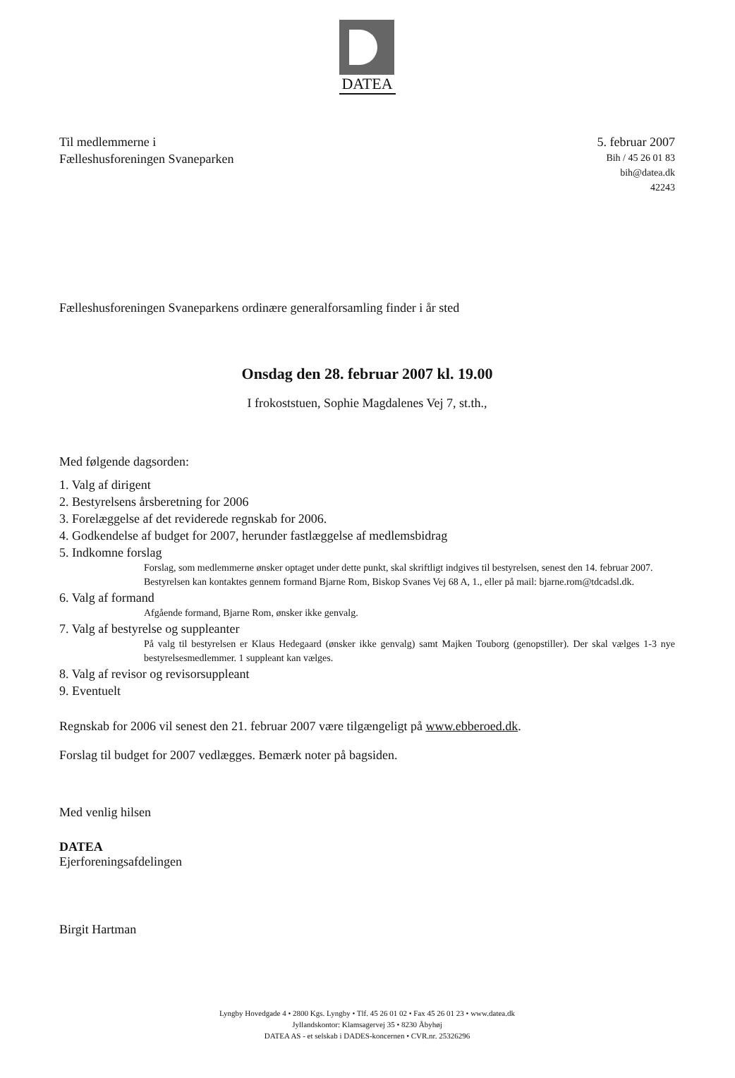DATEA
Til medlemmerne i
Fælleshusforeningen Svaneparken
5. februar 2007
Bih / 45 26 01 83
bih@datea.dk
42243
Fælleshusforeningen Svaneparkens ordinære generalforsamling finder i år sted
Onsdag den 28. februar 2007 kl. 19.00
I frokoststuen, Sophie Magdalenes Vej 7, st.th.,
Med følgende dagsorden:
1. Valg af dirigent
2. Bestyrelsens årsberetning for 2006
3. Forelæggelse af det reviderede regnskab for 2006.
4. Godkendelse af budget for 2007, herunder fastlæggelse af medlemsbidrag
5. Indkomne forslag
Forslag, som medlemmerne ønsker optaget under dette punkt, skal skriftligt indgives til bestyrelsen, senest den 14. februar 2007.
Bestyrelsen kan kontaktes gennem formand Bjarne Rom, Biskop Svanes Vej 68 A, 1., eller på mail: bjarne.rom@tdcadsl.dk.
6. Valg af formand
Afgående formand, Bjarne Rom, ønsker ikke genvalg.
7. Valg af bestyrelse og suppleanter
På valg til bestyrelsen er Klaus Hedegaard (ønsker ikke genvalg) samt Majken Touborg (genopstiller). Der skal vælges 1-3 nye bestyrelsesmedlemmer. 1 suppleant kan vælges.
8. Valg af revisor og revisorsuppleant
9. Eventuelt
Regnskab for 2006 vil senest den 21. februar 2007 være tilgængeligt på www.ebberoed.dk.
Forslag til budget for 2007 vedlægges. Bemærk noter på bagsiden.
Med venlig hilsen
DATEA
Ejerforeningsafdelingen
Birgit Hartman
Lyngby Hovedgade 4 • 2800 Kgs. Lyngby • Tlf. 45 26 01 02 • Fax 45 26 01 23 • www.datea.dk
Jyllandskontor: Klamsagervej 35 • 8230 Åbyhøj
DATEA AS - et selskab i DADES-koncernen • CVR.nr. 25326296